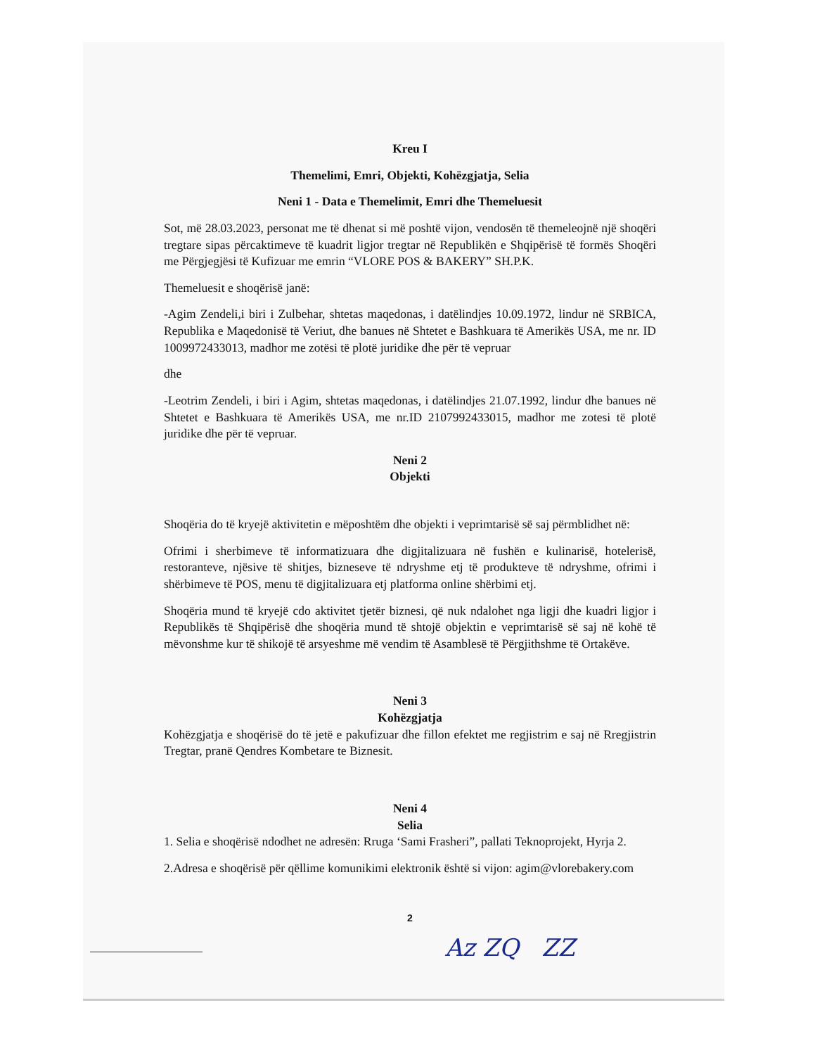Kreu I
Themelimi, Emri, Objekti, Kohëzgjatja, Selia
Neni 1 - Data e Themelimit, Emri dhe Themeluesit
Sot, më 28.03.2023, personat me të dhenat si më poshtë vijon, vendosën të themeleojnë një shoqëri tregtare sipas përcaktimeve të kuadrit ligjor tregtar në Republikën e Shqipërisë të formës Shoqëri me Përgjegjësi të Kufizuar me emrin “VLORE POS & BAKERY” SH.P.K.
Themeluesit e shoqërisë janë:
-Agim Zendeli,i biri i Zulbehar, shtetas maqedonas, i datëlindjes 10.09.1972, lindur në SRBICA, Republika e Maqedonisë të Veriut, dhe banues në Shtetet e Bashkuara të Amerikës USA, me nr. ID 1009972433013, madhor me zotësi të plotë juridike dhe për të vepruar
dhe
-Leotrim Zendeli, i biri i Agim, shtetas maqedonas, i datëlindjes 21.07.1992, lindur dhe banues në Shtetet e Bashkuara të Amerikës USA, me nr.ID 2107992433015, madhor me zotesi të plotë juridike dhe për të vepruar.
Neni 2
Objekti
Shoqëria do të kryejë aktivitetin e mëposhtëm dhe objekti i veprimtarisë së saj përmblidhet në:
Ofrimi i sherbimeve të informatizuara dhe digjitalizuara në fushën e kulinarisë, hotelerisë, restoranteve, njësive të shitjes, bizneseve të ndryshme etj të produkteve të ndryshme, ofrimi i shërbimeve të POS, menu të digjitalizuara etj platforma online shërbimi etj.
Shoqëria mund të kryejë cdo aktivitet tjetër biznesi, që nuk ndalohet nga ligji dhe kuadri ligjor i Republikës të Shqipërisë dhe shoqëria mund të shtojë objektin e veprimtarisë së saj në kohë të mëvonshme kur të shikojë të arsyeshme më vendim të Asamblesë të Përgjithshme të Ortakëve.
Neni 3
Kohëzgjatja
Kohëzgjatja e shoqërisë do të jetë e pakufizuar dhe fillon efektet me regjistrim e saj në Rregjistrin Tregtar, pranë Qendres Kombetare te Biznesit.
Neni 4
Selia
1. Selia e shoqërisë ndodhet ne adresën: Rruga ‘Sami Frasheri”, pallati Teknoprojekt, Hyrja 2.
2.Adresa e shoqërisë për qëllime komunikimi elektronik është si vijon: agim@vlorebakery.com
2
Az ZQ ZZ